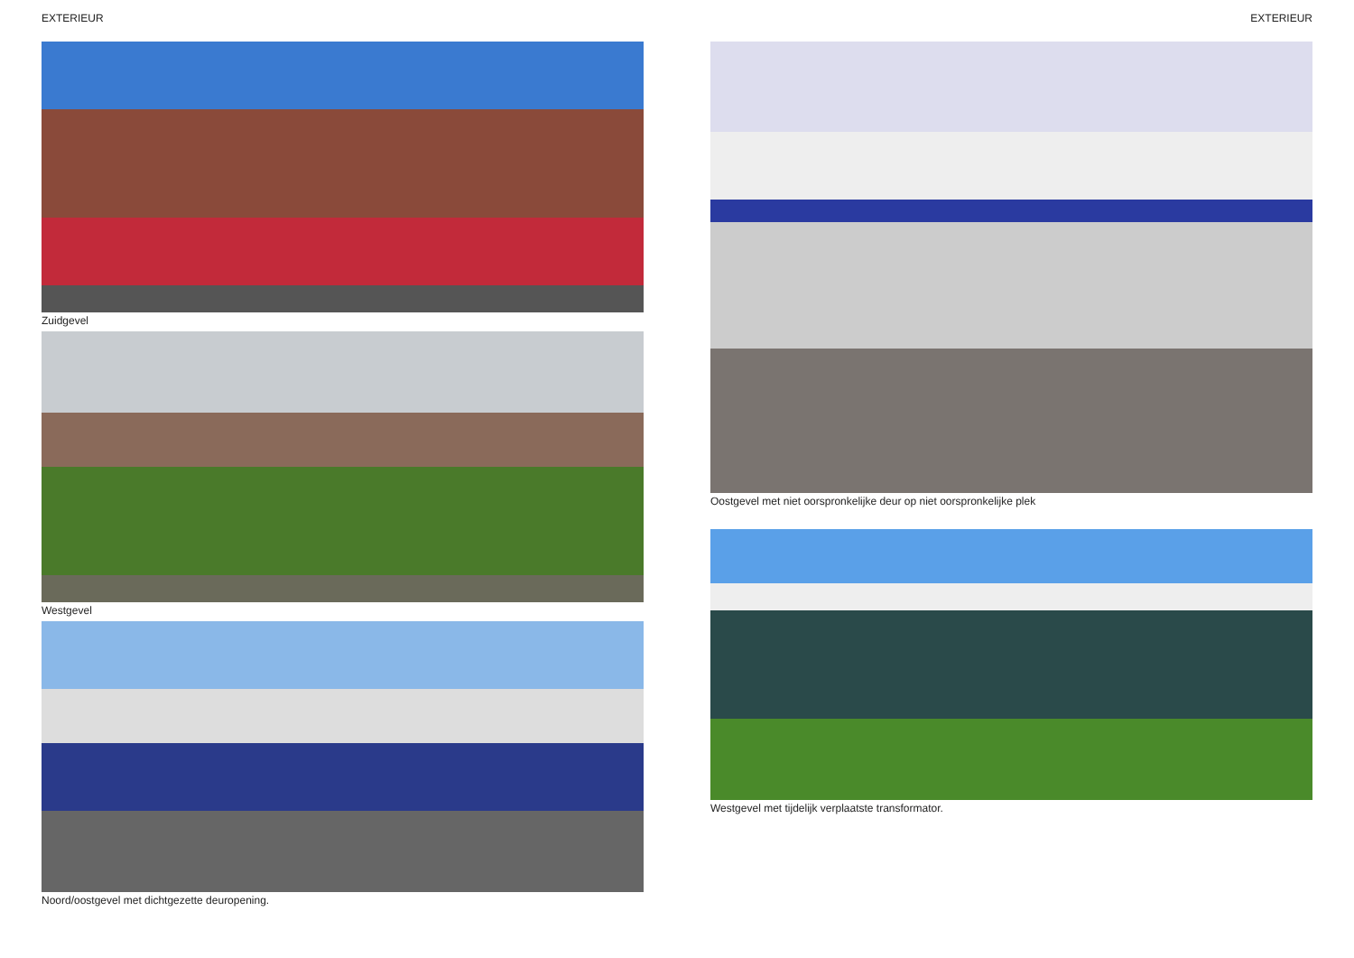EXTERIEUR
Zuidgevel
Westgevel
Noord/oostgevel met dichtgezette deuropening.
EXTERIEUR
Oostgevel met niet oorspronkelijke deur op niet oorspronkelijke plek
Westgevel met tijdelijk verplaatste transformator.